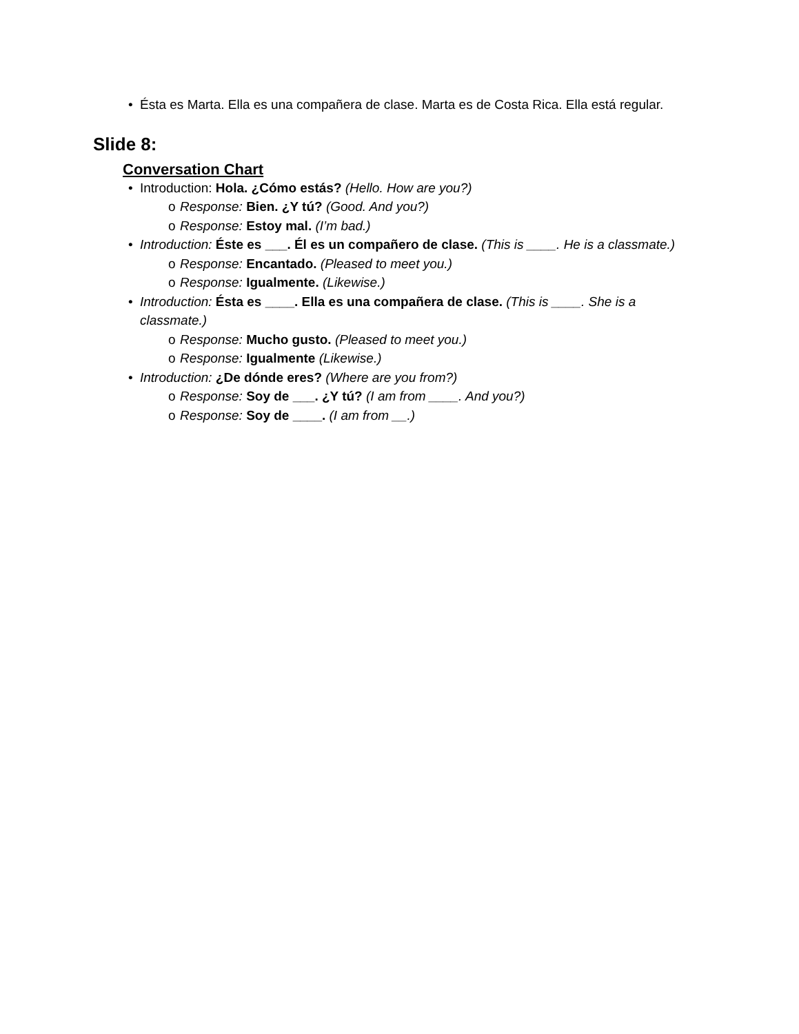• Ésta es Marta. Ella es una compañera de clase. Marta es de Costa Rica. Ella está regular.
Slide 8:
Conversation Chart
• Introduction: Hola. ¿Cómo estás? (Hello. How are you?)
o Response: Bien. ¿Y tú? (Good. And you?)
o Response: Estoy mal. (I’m bad.)
• Introduction: Éste es ___. Él es un compañero de clase. (This is ____. He is a classmate.)
o Response: Encantado. (Pleased to meet you.)
o Response: Igualmente. (Likewise.)
• Introduction: Ésta es ____. Ella es una compañera de clase. (This is ____. She is a classmate.)
o Response: Mucho gusto. (Pleased to meet you.)
o Response: Igualmente (Likewise.)
• Introduction: ¿De dónde eres? (Where are you from?)
o Response: Soy de ___. ¿Y tú? (I am from ____. And you?)
o Response: Soy de ____. (I am from __.)